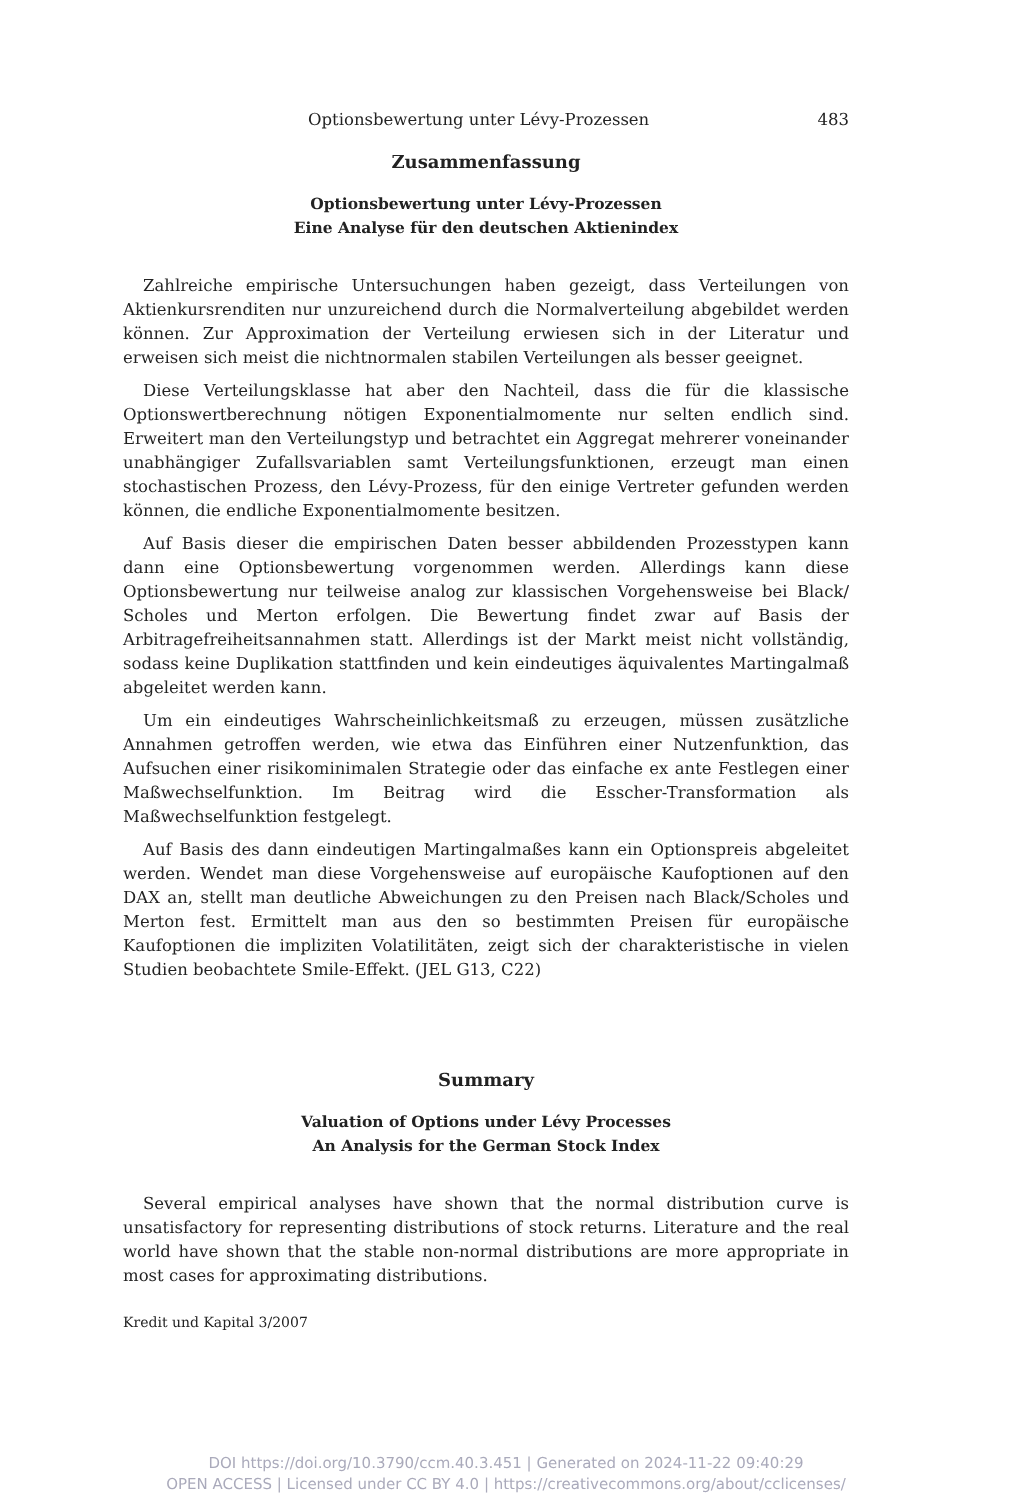Optionsbewertung unter Lévy-Prozessen 483
Zusammenfassung
Optionsbewertung unter Lévy-Prozessen
Eine Analyse für den deutschen Aktienindex
Zahlreiche empirische Untersuchungen haben gezeigt, dass Verteilungen von Aktienkursrenditen nur unzureichend durch die Normalverteilung abgebildet werden können. Zur Approximation der Verteilung erwiesen sich in der Literatur und erweisen sich meist die nichtnormalen stabilen Verteilungen als besser geeignet.
Diese Verteilungsklasse hat aber den Nachteil, dass die für die klassische Optionswertberechnung nötigen Exponentialmomente nur selten endlich sind. Erweitert man den Verteilungstyp und betrachtet ein Aggregat mehrerer voneinander unabhängiger Zufallsvariablen samt Verteilungsfunktionen, erzeugt man einen stochastischen Prozess, den Lévy-Prozess, für den einige Vertreter gefunden werden können, die endliche Exponentialmomente besitzen.
Auf Basis dieser die empirischen Daten besser abbildenden Prozesstypen kann dann eine Optionsbewertung vorgenommen werden. Allerdings kann diese Optionsbewertung nur teilweise analog zur klassischen Vorgehensweise bei Black/ Scholes und Merton erfolgen. Die Bewertung findet zwar auf Basis der Arbitragefreiheitsannahmen statt. Allerdings ist der Markt meist nicht vollständig, sodass keine Duplikation stattfinden und kein eindeutiges äquivalentes Martingalmaß abgeleitet werden kann.
Um ein eindeutiges Wahrscheinlichkeitsmaß zu erzeugen, müssen zusätzliche Annahmen getroffen werden, wie etwa das Einführen einer Nutzenfunktion, das Aufsuchen einer risikominimalen Strategie oder das einfache ex ante Festlegen einer Maßwechselfunktion. Im Beitrag wird die Esscher-Transformation als Maßwechselfunktion festgelegt.
Auf Basis des dann eindeutigen Martingalmaßes kann ein Optionspreis abgeleitet werden. Wendet man diese Vorgehensweise auf europäische Kaufoptionen auf den DAX an, stellt man deutliche Abweichungen zu den Preisen nach Black/Scholes und Merton fest. Ermittelt man aus den so bestimmten Preisen für europäische Kaufoptionen die impliziten Volatilitäten, zeigt sich der charakteristische in vielen Studien beobachtete Smile-Effekt. (JEL G13, C22)
Summary
Valuation of Options under Lévy Processes
An Analysis for the German Stock Index
Several empirical analyses have shown that the normal distribution curve is unsatisfactory for representing distributions of stock returns. Literature and the real world have shown that the stable non-normal distributions are more appropriate in most cases for approximating distributions.
Kredit und Kapital 3/2007
DOI https://doi.org/10.3790/ccm.40.3.451 | Generated on 2024-11-22 09:40:29
OPEN ACCESS | Licensed under CC BY 4.0 | https://creativecommons.org/about/cclicenses/